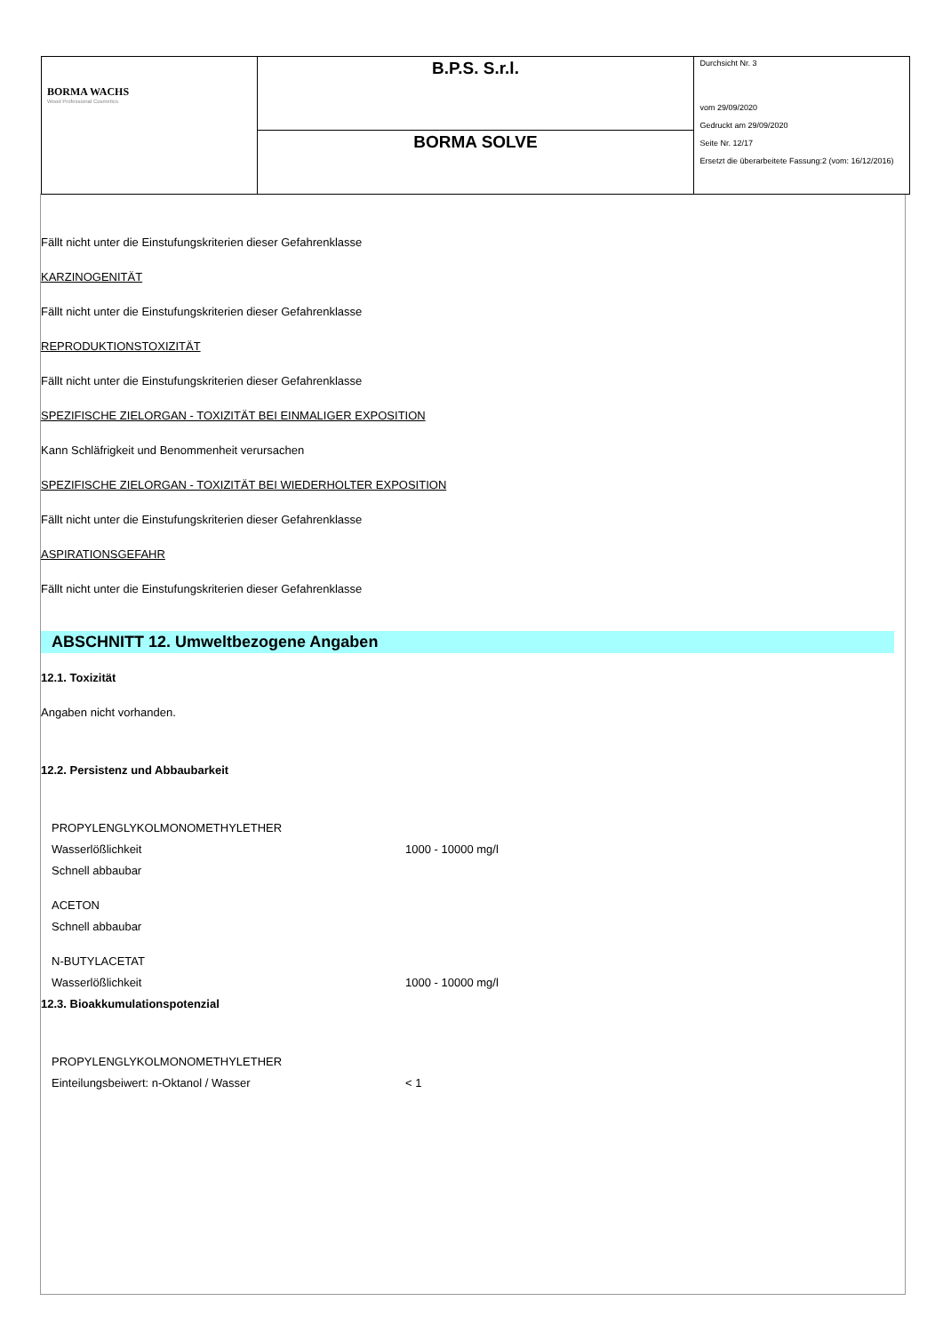| BORMA WACHS Wood Professional Cosmetics | B.P.S. S.r.l. | Durchsicht Nr. 3 vom 29/09/2020 Gedruckt am 29/09/2020 Seite Nr. 12/17 Ersetzt die überarbeitete Fassung:2 (vom: 16/12/2016) |
| | BORMA SOLVE | |
Fällt nicht unter die Einstufungskriterien dieser Gefahrenklasse
KARZINOGENITÄT
Fällt nicht unter die Einstufungskriterien dieser Gefahrenklasse
REPRODUKTIONSTOXIZITÄT
Fällt nicht unter die Einstufungskriterien dieser Gefahrenklasse
SPEZIFISCHE ZIELORGAN - TOXIZITÄT BEI EINMALIGER EXPOSITION
Kann Schläfrigkeit und Benommenheit verursachen
SPEZIFISCHE ZIELORGAN - TOXIZITÄT BEI WIEDERHOLTER EXPOSITION
Fällt nicht unter die Einstufungskriterien dieser Gefahrenklasse
ASPIRATIONSGEFAHR
Fällt nicht unter die Einstufungskriterien dieser Gefahrenklasse
ABSCHNITT 12. Umweltbezogene Angaben
12.1. Toxizität
Angaben nicht vorhanden.
12.2. Persistenz und Abbaubarkeit
PROPYLENGLYKOLMONOMETHYLETHER
Wasserlößlichkeit 1000 - 10000 mg/l
Schnell abbaubar
ACETON
Schnell abbaubar
N-BUTYLACETAT
Wasserlößlichkeit 1000 - 10000 mg/l
12.3. Bioakkumulationspotenzial
PROPYLENGLYKOLMONOMETHYLETHER
Einteilungsbeiwert: n-Oktanol / Wasser < 1